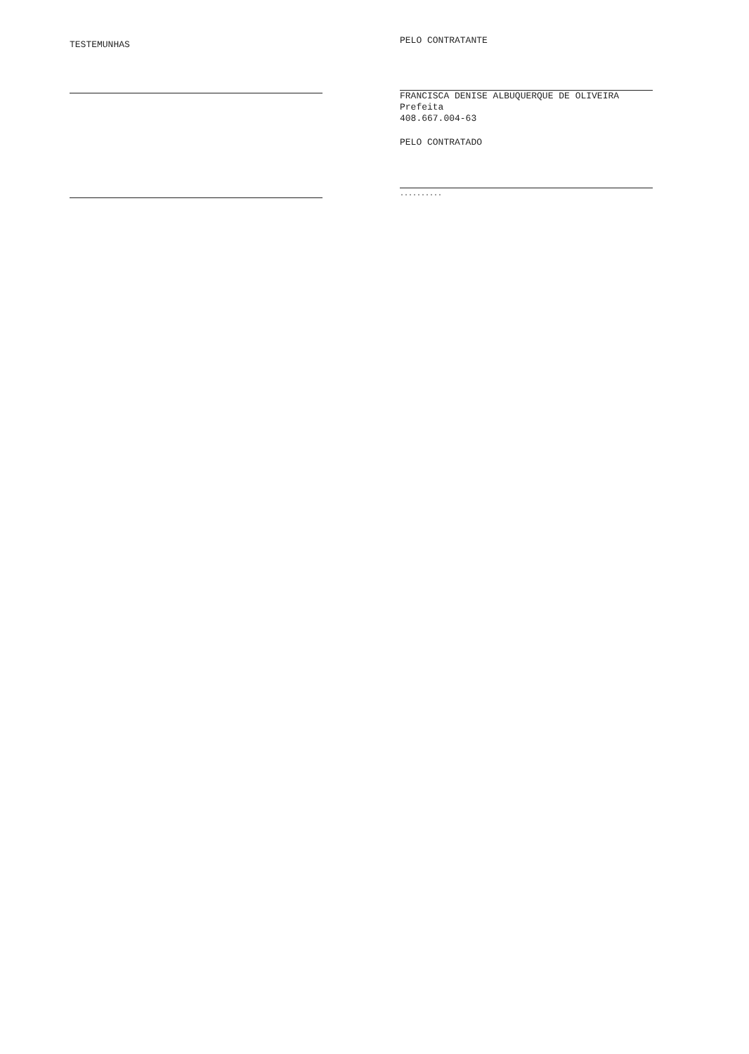TESTEMUNHAS
PELO CONTRATANTE
FRANCISCA DENISE ALBUQUERQUE DE OLIVEIRA
Prefeita
408.667.004-63
PELO CONTRATADO
..........